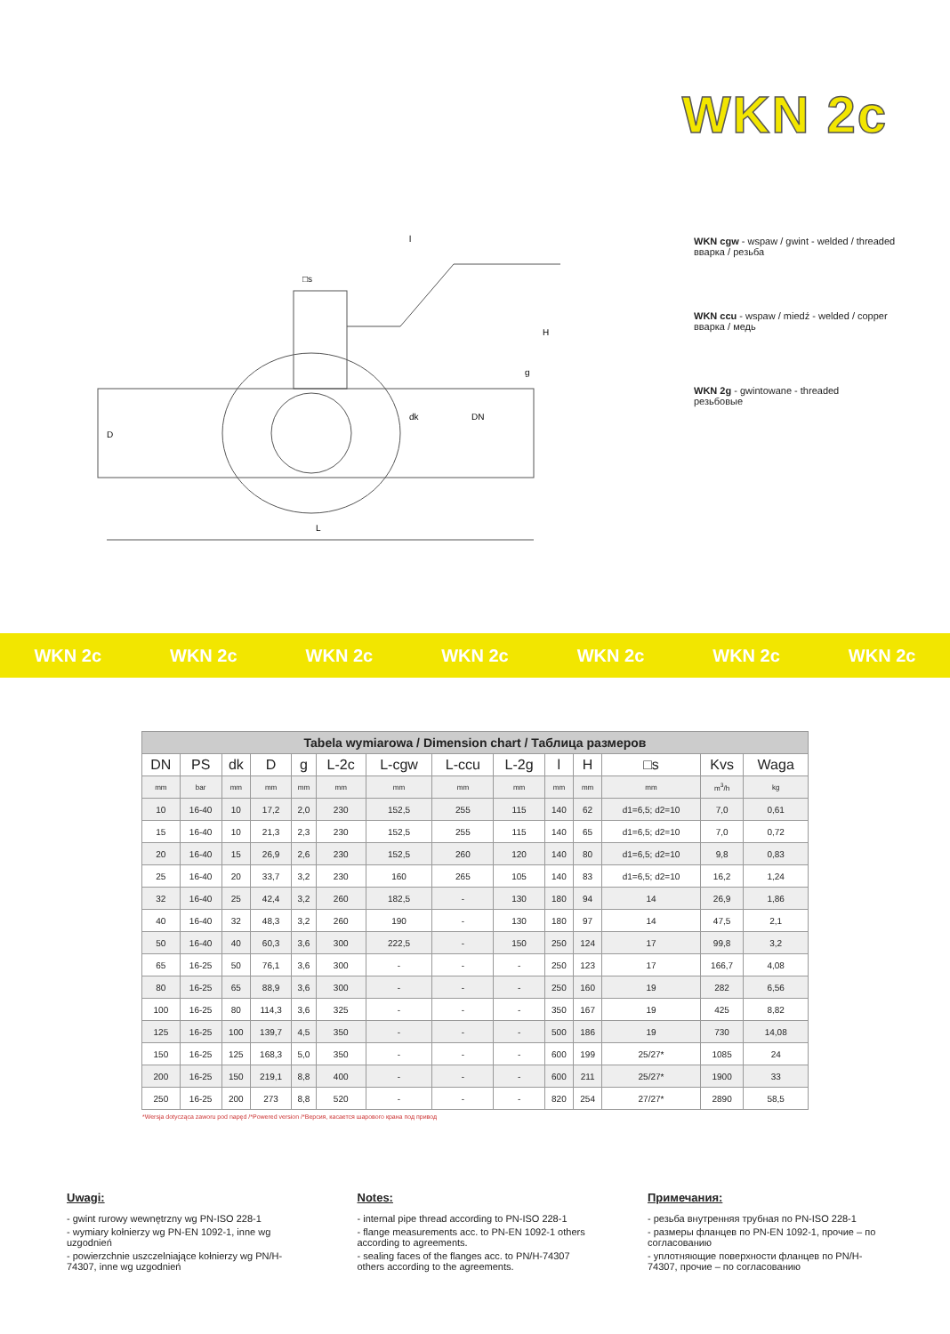WKN 2c
D
L
l
H
DN
dk
g
□s
WKN cgw - wspaw / gwint - welded / threaded
вварка / резьба
WKN ccu - wspaw / miedź - welded / copper
вварка / медь
WKN 2g - gwintowane - threaded
резьбовые
WKN 2c WKN 2c WKN 2c WKN 2c WKN 2c WKN 2c WKN 2c
| Tabela wymiarowa / Dimension chart / Таблица размеров | | | | | | | | | | | | | |
| DN | PS | dk | D | g | L-2c | L-cgw | L-ccu | L-2g | l | H | □s | Kvs | Waga |
| mm | bar | mm | mm | mm | mm | mm | mm | mm | mm | mm | mm | m<sup>3</sup>/h | kg |
| 10 | 16-40 | 10 | 17,2 | 2,0 | 230 | 152,5 | 255 | 115 | 140 | 62 | d1=6,5; d2=10 | 7,0 | 0,61 |
| 15 | 16-40 | 10 | 21,3 | 2,3 | 230 | 152,5 | 255 | 115 | 140 | 65 | d1=6,5; d2=10 | 7,0 | 0,72 |
| 20 | 16-40 | 15 | 26,9 | 2,6 | 230 | 152,5 | 260 | 120 | 140 | 80 | d1=6,5; d2=10 | 9,8 | 0,83 |
| 25 | 16-40 | 20 | 33,7 | 3,2 | 230 | 160 | 265 | 105 | 140 | 83 | d1=6,5; d2=10 | 16,2 | 1,24 |
| 32 | 16-40 | 25 | 42,4 | 3,2 | 260 | 182,5 | - | 130 | 180 | 94 | 14 | 26,9 | 1,86 |
| 40 | 16-40 | 32 | 48,3 | 3,2 | 260 | 190 | - | 130 | 180 | 97 | 14 | 47,5 | 2,1 |
| 50 | 16-40 | 40 | 60,3 | 3,6 | 300 | 222,5 | - | 150 | 250 | 124 | 17 | 99,8 | 3,2 |
| 65 | 16-25 | 50 | 76,1 | 3,6 | 300 | - | - | - | 250 | 123 | 17 | 166,7 | 4,08 |
| 80 | 16-25 | 65 | 88,9 | 3,6 | 300 | - | - | - | 250 | 160 | 19 | 282 | 6,56 |
| 100 | 16-25 | 80 | 114,3 | 3,6 | 325 | - | - | - | 350 | 167 | 19 | 425 | 8,82 |
| 125 | 16-25 | 100 | 139,7 | 4,5 | 350 | - | - | - | 500 | 186 | 19 | 730 | 14,08 |
| 150 | 16-25 | 125 | 168,3 | 5,0 | 350 | - | - | - | 600 | 199 | 25/27* | 1085 | 24 |
| 200 | 16-25 | 150 | 219,1 | 8,8 | 400 | - | - | - | 600 | 211 | 25/27* | 1900 | 33 |
| 250 | 16-25 | 200 | 273 | 8,8 | 520 | - | - | - | 820 | 254 | 27/27* | 2890 | 58,5 |
*Wersja dotycząca zaworu pod napęd /*Powered version /*Версия, касается шарового крана под привод
Uwagi:
- gwint rurowy wewnętrzny wg PN-ISO 228-1
- wymiary kołnierzy wg PN-EN 1092-1, inne wg uzgodnień
- powierzchnie uszczelniające kołnierzy wg PN/H-74307, inne wg uzgodnień
Notes:
- internal pipe thread according to PN-ISO 228-1
- flange measurements acc. to PN-EN 1092-1 others according to agreements.
- sealing faces of the flanges acc. to PN/H-74307 others according to the agreements.
Примечания:
- резьба внутренняя трубная по PN-ISO 228-1
- размеры фланцев по PN-EN 1092-1, прочие – по согласованию
- уплотняющие поверхности фланцев по PN/H-74307, прочие – по согласованию